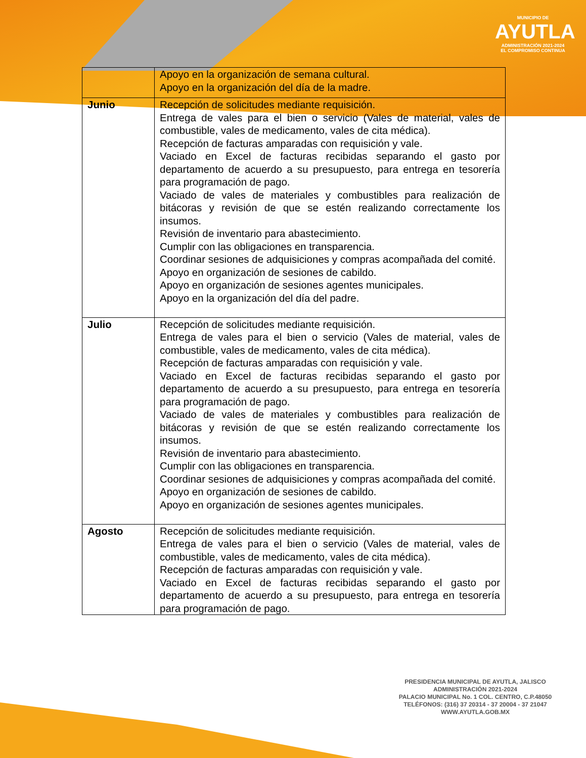MUNICIPIO DE
AYUTLA
ADMINISTRACIÓN 2021-2024
EL COMPROMISO CONTINUA
| | Apoyo en la organización de semana cultural. Apoyo en la organización del día de la madre. |
| Junio | Recepción de solicitudes mediante requisición. Entrega de vales para el bien o servicio (Vales de material, vales de combustible, vales de medicamento, vales de cita médica). Recepción de facturas amparadas con requisición y vale. Vaciado en Excel de facturas recibidas separando el gasto por departamento de acuerdo a su presupuesto, para entrega en tesorería para programación de pago. Vaciado de vales de materiales y combustibles para realización de bitácoras y revisión de que se estén realizando correctamente los insumos. Revisión de inventario para abastecimiento. Cumplir con las obligaciones en transparencia. Coordinar sesiones de adquisiciones y compras acompañada del comité. Apoyo en organización de sesiones de cabildo. Apoyo en organización de sesiones agentes municipales. Apoyo en la organización del día del padre. |
| Julio | Recepción de solicitudes mediante requisición. Entrega de vales para el bien o servicio (Vales de material, vales de combustible, vales de medicamento, vales de cita médica). Recepción de facturas amparadas con requisición y vale. Vaciado en Excel de facturas recibidas separando el gasto por departamento de acuerdo a su presupuesto, para entrega en tesorería para programación de pago. Vaciado de vales de materiales y combustibles para realización de bitácoras y revisión de que se estén realizando correctamente los insumos. Revisión de inventario para abastecimiento. Cumplir con las obligaciones en transparencia. Coordinar sesiones de adquisiciones y compras acompañada del comité. Apoyo en organización de sesiones de cabildo. Apoyo en organización de sesiones agentes municipales. |
| Agosto | Recepción de solicitudes mediante requisición. Entrega de vales para el bien o servicio (Vales de material, vales de combustible, vales de medicamento, vales de cita médica). Recepción de facturas amparadas con requisición y vale. Vaciado en Excel de facturas recibidas separando el gasto por departamento de acuerdo a su presupuesto, para entrega en tesorería para programación de pago. |
PRESIDENCIA MUNICIPAL DE AYUTLA, JALISCO
ADMINISTRACIÓN 2021-2024
PALACIO MUNICIPAL No. 1 COL. CENTRO, C.P.48050
TELÉFONOS: (316) 37 20314 - 37 20004 - 37 21047
WWW.AYUTLA.GOB.MX